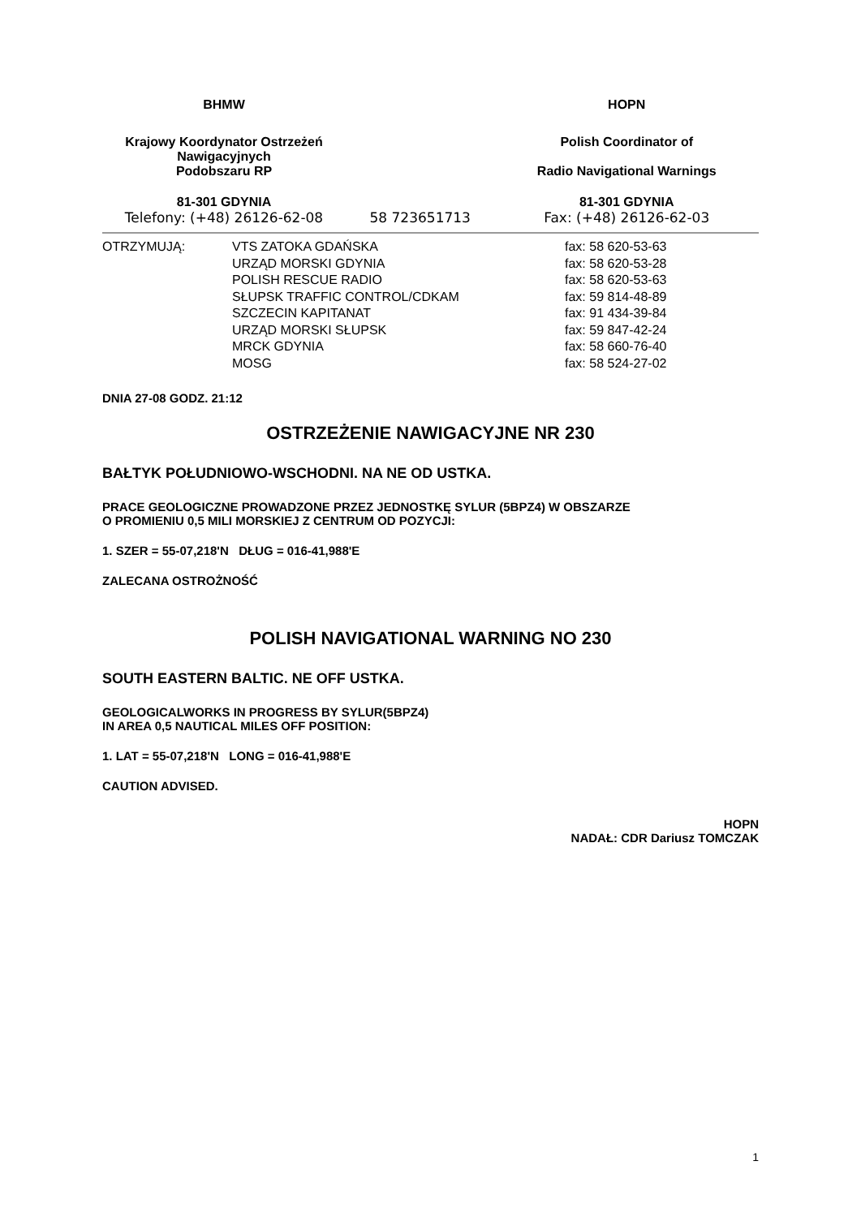| BHMW | | HOPN |
| Krajowy Koordynator Ostrzeżeń Nawigacyjnych Podobszaru RP | | Polish Coordinator of Radio Navigational Warnings |
| 81-301 GDYNIA | | 81-301 GDYNIA |
| Telefony: (+48) 26126-62-08 | 58 723651713 | Fax: (+48) 26126-62-03 |
| OTRZYMUJĄ: | VTS ZATOKA GDAŃSKA | fax: 58 620-53-63 |
| | URZĄD MORSKI GDYNIA | fax: 58 620-53-28 |
| | POLISH RESCUE RADIO | fax: 58 620-53-63 |
| | SŁUPSK TRAFFIC CONTROL/CDKAM | fax: 59 814-48-89 |
| | SZCZECIN KAPITANAT | fax: 91 434-39-84 |
| | URZĄD MORSKI SŁUPSK | fax: 59 847-42-24 |
| | MRCK GDYNIA | fax: 58 660-76-40 |
| | MOSG | fax: 58 524-27-02 |
DNIA 27-08 GODZ. 21:12
OSTRZEŻENIE NAWIGACYJNE NR 230
BAŁTYK POŁUDNIOWO-WSCHODNI. NA NE OD USTKA.
PRACE GEOLOGICZNE PROWADZONE PRZEZ JEDNOSTKĘ SYLUR (5BPZ4) W OBSZARZE
O PROMIENIU 0,5 MILI MORSKIEJ Z CENTRUM OD POZYCJI:
1. SZER = 55-07,218'N DŁUG = 016-41,988'E
ZALECANA OSTROŻNOŚĆ
POLISH NAVIGATIONAL WARNING NO 230
SOUTH EASTERN BALTIC. NE OFF USTKA.
GEOLOGICALWORKS IN PROGRESS BY SYLUR(5BPZ4)
IN AREA 0,5 NAUTICAL MILES OFF POSITION:
1. LAT = 55-07,218'N LONG = 016-41,988'E
CAUTION ADVISED.
HOPN
NADAŁ: CDR Dariusz TOMCZAK
1